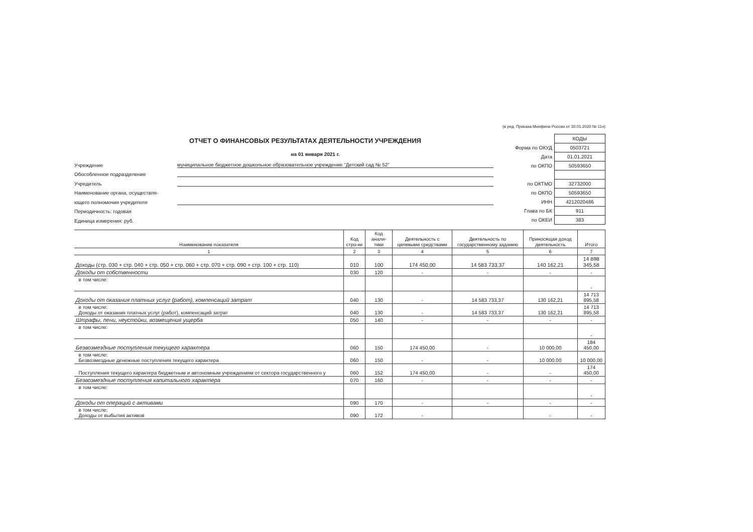(в ред. Приказа Минфина России от 30.01.2020 № 11н)
ОТЧЕТ О ФИНАНСОВЫХ РЕЗУЛЬТАТАХ ДЕЯТЕЛЬНОСТИ УЧРЕЖДЕНИЯ
на 01 января 2021 г.
Учреждение
муниципальное бюджетное дошкольное образовательное учреждение "Детский сад № 52"
Обособленное подразделение
Учредитель
Наименование органа, осуществля-
ющего полномочия учредителя
Периодичность: годовая
Единица измерения: руб.
| | КОДЫ |
| Форма по ОКУД | 0503721 |
| Дата | 01.01.2021 |
| по ОКПО | 50593650 |
| по ОКТМО | 32732000 |
| по ОКПО | 50593650 |
| ИНН | 4212020486 |
| Глава по БК | 911 |
| по ОКЕИ | 383 |
| Наименование показателя | Код стро-ки | Код анали-тики | Деятельность с целевыми средствами | Деятельность по государственному заданию | Приносящая доход деятельность | Итого |
| --- | --- | --- | --- | --- | --- | --- |
| 1 | 2 | 3 | 4 | 5 | 6 | 7 |
| Доходы (стр. 030 + стр. 040 + стр. 050 + стр. 060 + стр. 070 + стр. 090 + стр. 100 + стр. 110) | 010 | 100 | 174 450,00 | 14 583 733,37 | 140 162,21 | 14 898 345,58 |
| Доходы от собственности | 030 | 120 | - | - | - | - |
| в том числе: | | | | | | - |
| Доходы от оказания платных услуг (работ), компенсаций затрат | 040 | 130 | - | 14 583 733,37 | 130 162,21 | 14 713 895,58 |
| в том числе: Доходы от оказания платных услуг (работ), компенсаций затрат | 040 | 130 | - | 14 583 733,37 | 130 162,21 | 14 713 895,58 |
| Штрафы, пени, неустойки, возмещения ущерба | 050 | 140 | - | - | - | - |
| в том числе: | | | | | | - |
| Безвозмездные поступления текущего характера | 060 | 150 | 174 450,00 | - | 10 000,00 | 184 450,00 |
| в том числе: Безвозмездные денежные поступления текущего характера | 060 | 150 | - | - | 10 000,00 | 10 000,00 |
| Поступления текущего характера бюджетным и автономным учреждениям от сектора государственного у | 060 | 152 | 174 450,00 | - | - | 174 450,00 |
| Безвозмездные поступления капитального характера | 070 | 160 | - | - | - | - |
| в том числе: | | | | | | - |
| Доходы от операций с активами | 090 | 170 | - | - | - | - |
| в том числе: Доходы от выбытия активов | 090 | 172 | - | | - | - |